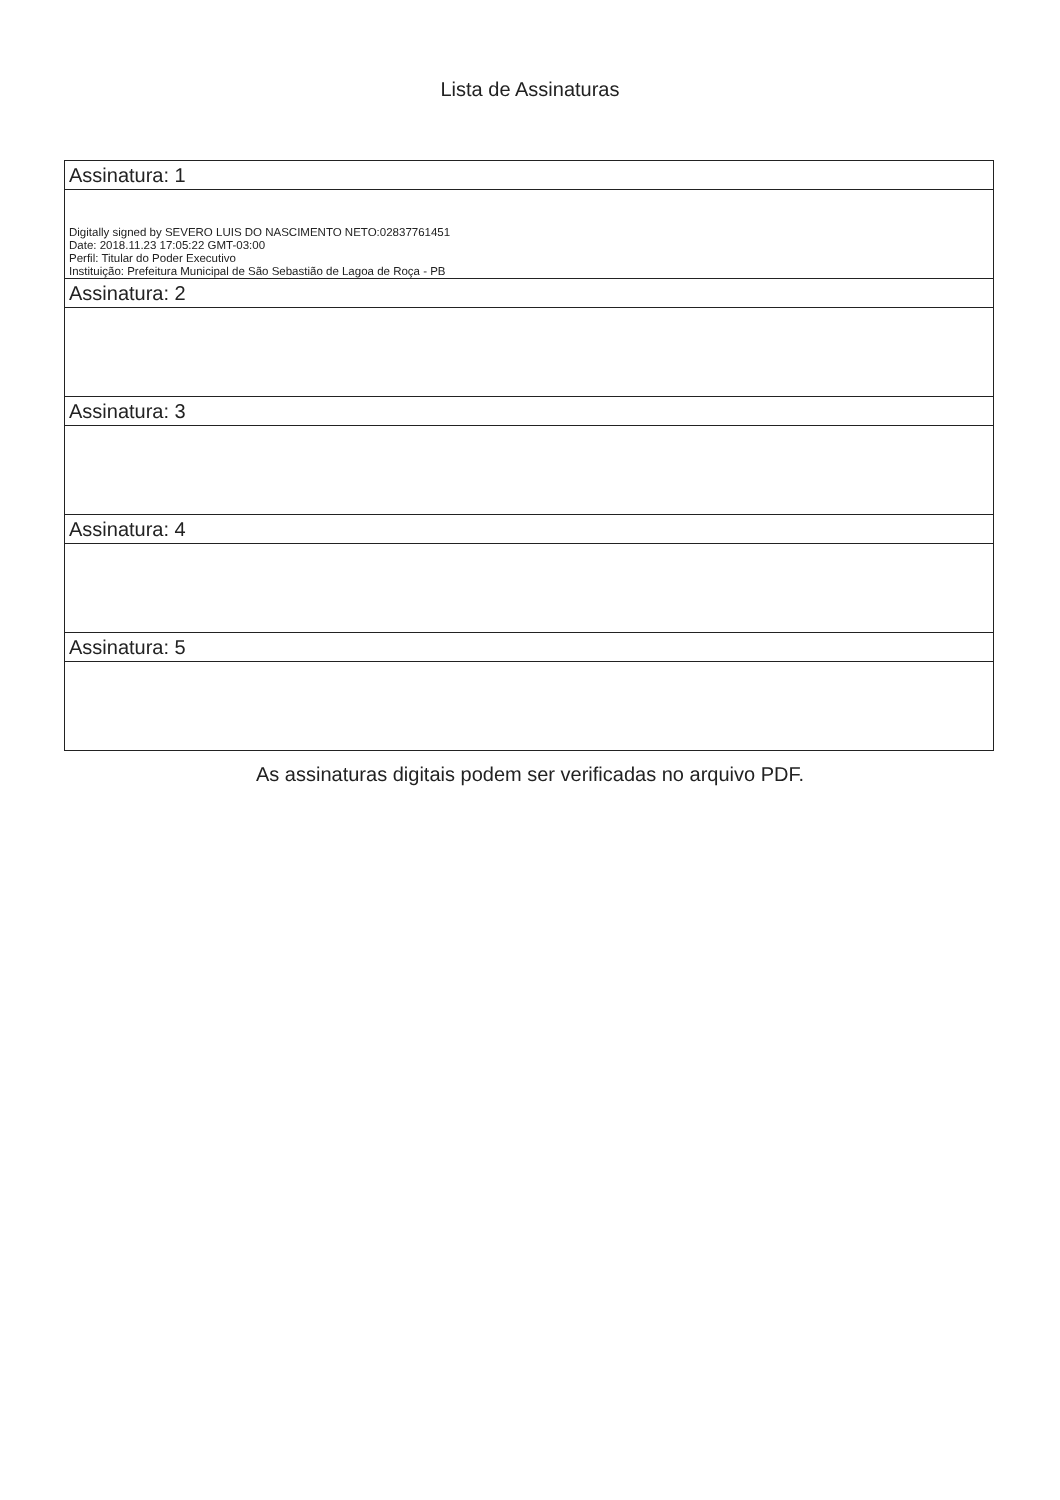Lista de Assinaturas
| Assinatura: 1 |
| Digitally signed by SEVERO LUIS DO NASCIMENTO NETO:02837761451 Date: 2018.11.23 17:05:22 GMT-03:00 Perfil: Titular do Poder Executivo Instituição: Prefeitura Municipal de São Sebastião de Lagoa de Roça - PB |
| Assinatura: 2 |
| Assinatura: 3 |
| Assinatura: 4 |
| Assinatura: 5 |
As assinaturas digitais podem ser verificadas no arquivo PDF.